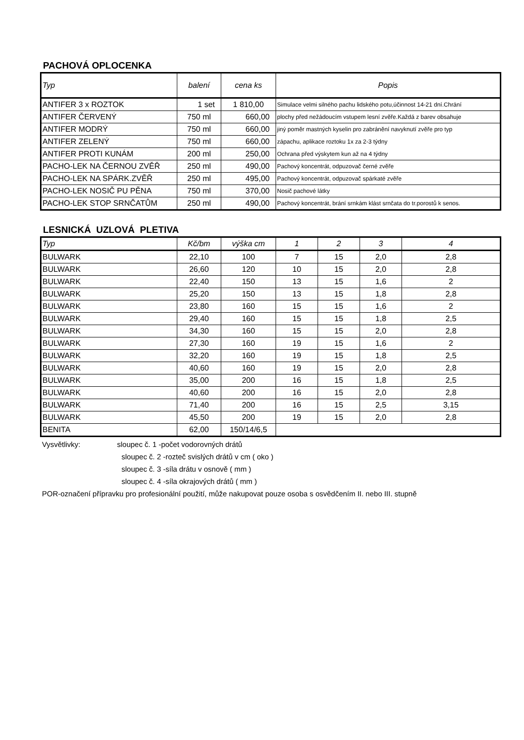PACHOVÁ OPLOCENKA
| Typ | balení | cena ks | Popis |
| --- | --- | --- | --- |
| ANTIFER 3 x ROZTOK | 1 set | 1 810,00 | Simulace velmi silného pachu lidského potu,účinnost 14-21 dní.Chrání |
| ANTIFER ČERVENÝ | 750 ml | 660,00 | plochy před nežádoucím vstupem lesní zvěře.Každá z barev obsahuje |
| ANTIFER MODRÝ | 750 ml | 660,00 | jiný poměr mastných kyselin pro zabránění navyknutí zvěře pro typ |
| ANTIFER ZELENÝ | 750 ml | 660,00 | zápachu, aplikace roztoku 1x za 2-3 týdny |
| ANTIFER PROTI KUNÁM | 200 ml | 250,00 | Ochrana před výskytem kun až na 4 týdny |
| PACHO-LEK NA ČERNOU ZVĚŘ | 250 ml | 490,00 | Pachový koncentrát, odpuzovač černé zvěře |
| PACHO-LEK NA SPÁRK.ZVĚŘ | 250 ml | 495,00 | Pachový koncentrát, odpuzovač spárkaté zvěře |
| PACHO-LEK NOSIČ PU PĚNA | 750 ml | 370,00 | Nosič pachové látky |
| PACHO-LEK STOP SRNČATŮM | 250 ml | 490,00 | Pachový koncentrát, brání srnkám klást srnčata do tr.porostů k senos. |
LESNICKÁ UZLOVÁ PLETIVA
| Typ | Kč/bm | výška cm | 1 | 2 | 3 | 4 |
| --- | --- | --- | --- | --- | --- | --- |
| BULWARK | 22,10 | 100 | 7 | 15 | 2,0 | 2,8 |
| BULWARK | 26,60 | 120 | 10 | 15 | 2,0 | 2,8 |
| BULWARK | 22,40 | 150 | 13 | 15 | 1,6 | 2 |
| BULWARK | 25,20 | 150 | 13 | 15 | 1,8 | 2,8 |
| BULWARK | 23,80 | 160 | 15 | 15 | 1,6 | 2 |
| BULWARK | 29,40 | 160 | 15 | 15 | 1,8 | 2,5 |
| BULWARK | 34,30 | 160 | 15 | 15 | 2,0 | 2,8 |
| BULWARK | 27,30 | 160 | 19 | 15 | 1,6 | 2 |
| BULWARK | 32,20 | 160 | 19 | 15 | 1,8 | 2,5 |
| BULWARK | 40,60 | 160 | 19 | 15 | 2,0 | 2,8 |
| BULWARK | 35,00 | 200 | 16 | 15 | 1,8 | 2,5 |
| BULWARK | 40,60 | 200 | 16 | 15 | 2,0 | 2,8 |
| BULWARK | 71,40 | 200 | 16 | 15 | 2,5 | 3,15 |
| BULWARK | 45,50 | 200 | 19 | 15 | 2,0 | 2,8 |
| BENITA | 62,00 | 150/14/6,5 | | | | |
Vysvětlivky: sloupec č. 1 -počet vodorovných drátů
sloupec č. 2 -rozteč svislých drátů v cm ( oko )
sloupec č. 3 -síla drátu v osnově ( mm )
sloupec č. 4 -síla okrajových drátů ( mm )
POR-označení přípravku pro profesionální použití, může nakupovat pouze osoba s osvědčením II. nebo III. stupně